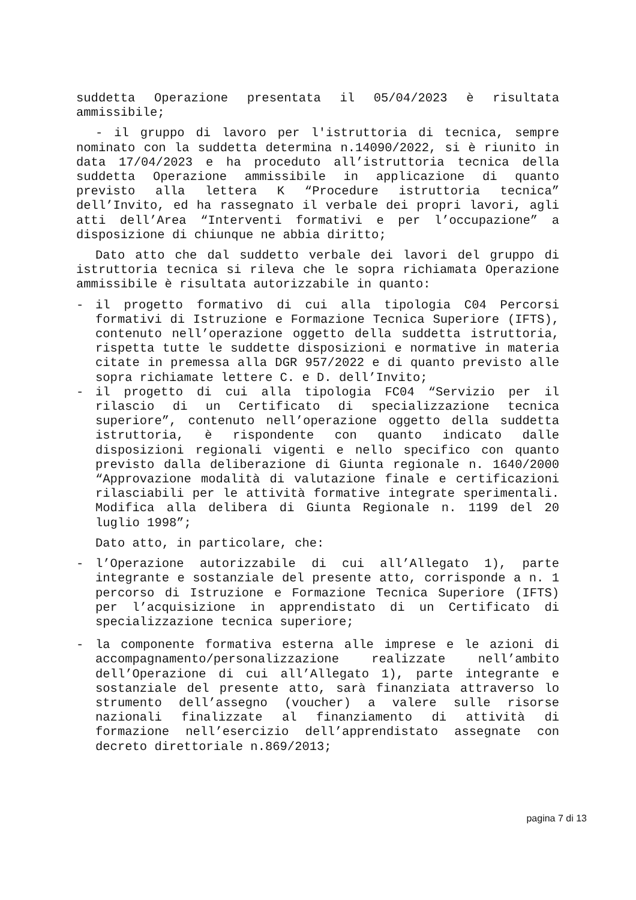suddetta Operazione presentata il 05/04/2023 è risultata ammissibile;
- il gruppo di lavoro per l'istruttoria di tecnica, sempre nominato con la suddetta determina n.14090/2022, si è riunito in data 17/04/2023 e ha proceduto all’istruttoria tecnica della suddetta Operazione ammissibile in applicazione di quanto previsto alla lettera K “Procedure istruttoria tecnica” dell’Invito, ed ha rassegnato il verbale dei propri lavori, agli atti dell’Area “Interventi formativi e per l’occupazione” a disposizione di chiunque ne abbia diritto;
Dato atto che dal suddetto verbale dei lavori del gruppo di istruttoria tecnica si rileva che le sopra richiamata Operazione ammissibile è risultata autorizzabile in quanto:
- il progetto formativo di cui alla tipologia C04 Percorsi formativi di Istruzione e Formazione Tecnica Superiore (IFTS), contenuto nell’operazione oggetto della suddetta istruttoria, rispetta tutte le suddette disposizioni e normative in materia citate in premessa alla DGR 957/2022 e di quanto previsto alle sopra richiamate lettere C. e D. dell’Invito;
- il progetto di cui alla tipologia FC04 “Servizio per il rilascio di un Certificato di specializzazione tecnica superiore”, contenuto nell’operazione oggetto della suddetta istruttoria, è rispondente con quanto indicato dalle disposizioni regionali vigenti e nello specifico con quanto previsto dalla deliberazione di Giunta regionale n. 1640/2000 “Approvazione modalità di valutazione finale e certificazioni rilasciabili per le attività formative integrate sperimentali. Modifica alla delibera di Giunta Regionale n. 1199 del 20 luglio 1998”;
Dato atto, in particolare, che:
- l’Operazione autorizzabile di cui all’Allegato 1), parte integrante e sostanziale del presente atto, corrisponde a n. 1 percorso di Istruzione e Formazione Tecnica Superiore (IFTS) per l’acquisizione in apprendistato di un Certificato di specializzazione tecnica superiore;
- la componente formativa esterna alle imprese e le azioni di accompagnamento/personalizzazione realizzate nell’ambito dell’Operazione di cui all’Allegato 1), parte integrante e sostanziale del presente atto, sarà finanziata attraverso lo strumento dell’assegno (voucher) a valere sulle risorse nazionali finalizzate al finanziamento di attività di formazione nell’esercizio dell’apprendistato assegnate con decreto direttoriale n.869/2013;
pagina 7 di 13